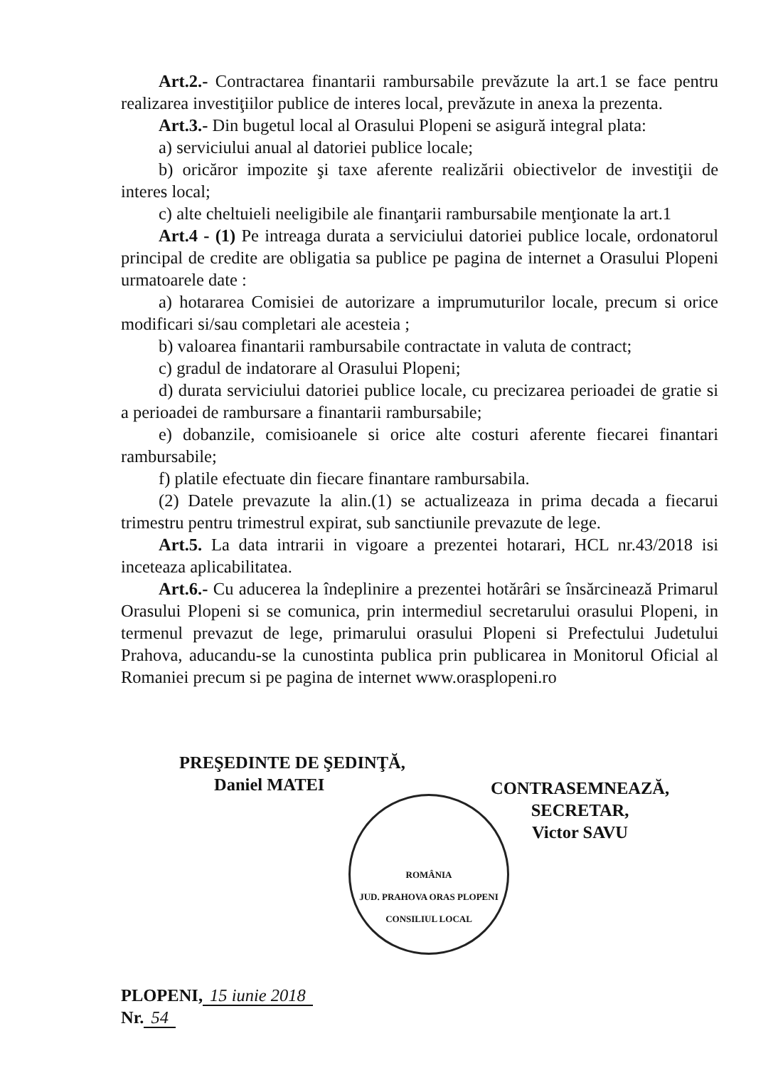Art.2.- Contractarea finantarii rambursabile prevăzute la art.1 se face pentru realizarea investiţiilor publice de interes local, prevăzute in anexa la prezenta.
Art.3.- Din bugetul local al Orasului Plopeni se asigură integral plata:
a) serviciului anual al datoriei publice locale;
b) oricăror impozite şi taxe aferente realizării obiectivelor de investiţii de interes local;
c) alte cheltuieli neeligibile ale finanţarii rambursabile menţionate la art.1
Art.4 - (1) Pe intreaga durata a serviciului datoriei publice locale, ordonatorul principal de credite are obligatia sa publice pe pagina de internet a Orasului Plopeni urmatoarele date :
a) hotararea Comisiei de autorizare a imprumuturilor locale, precum si orice modificari si/sau completari ale acesteia ;
b) valoarea finantarii rambursabile contractate in valuta de contract;
c) gradul de indatorare al Orasului Plopeni;
d) durata serviciului datoriei publice locale, cu precizarea perioadei de gratie si a perioadei de rambursare a finantarii rambursabile;
e) dobanzile, comisioanele si orice alte costuri aferente fiecarei finantari rambursabile;
f) platile efectuate din fiecare finantare rambursabila.
(2) Datele prevazute la alin.(1) se actualizeaza in prima decada a fiecarui trimestru pentru trimestrul expirat, sub sanctiunile prevazute de lege.
Art.5. La data intrarii in vigoare a prezentei hotarari, HCL nr.43/2018 isi inceteaza aplicabilitatea.
Art.6.- Cu aducerea la îndeplinire a prezentei hotărâri se însărcinează Primarul Orasului Plopeni si se comunica, prin intermediul secretarului orasului Plopeni, in termenul prevazut de lege, primarului orasului Plopeni si Prefectului Judetului Prahova, aducandu-se la cunostinta publica prin publicarea in Monitorul Oficial al Romaniei precum si pe pagina de internet www.orasplopeni.ro
PREŞEDINTE DE ŞEDINŢĂ,
Daniel MATEI
CONTRASEMNEAZĂ,
SECRETAR,
Victor SAVU
ROMÂNIA
JUD. PRAHOVA ORAS PLOPENI
CONSILIUL LOCAL
PLOPENI, 15 iunie 2018
Nr. 54